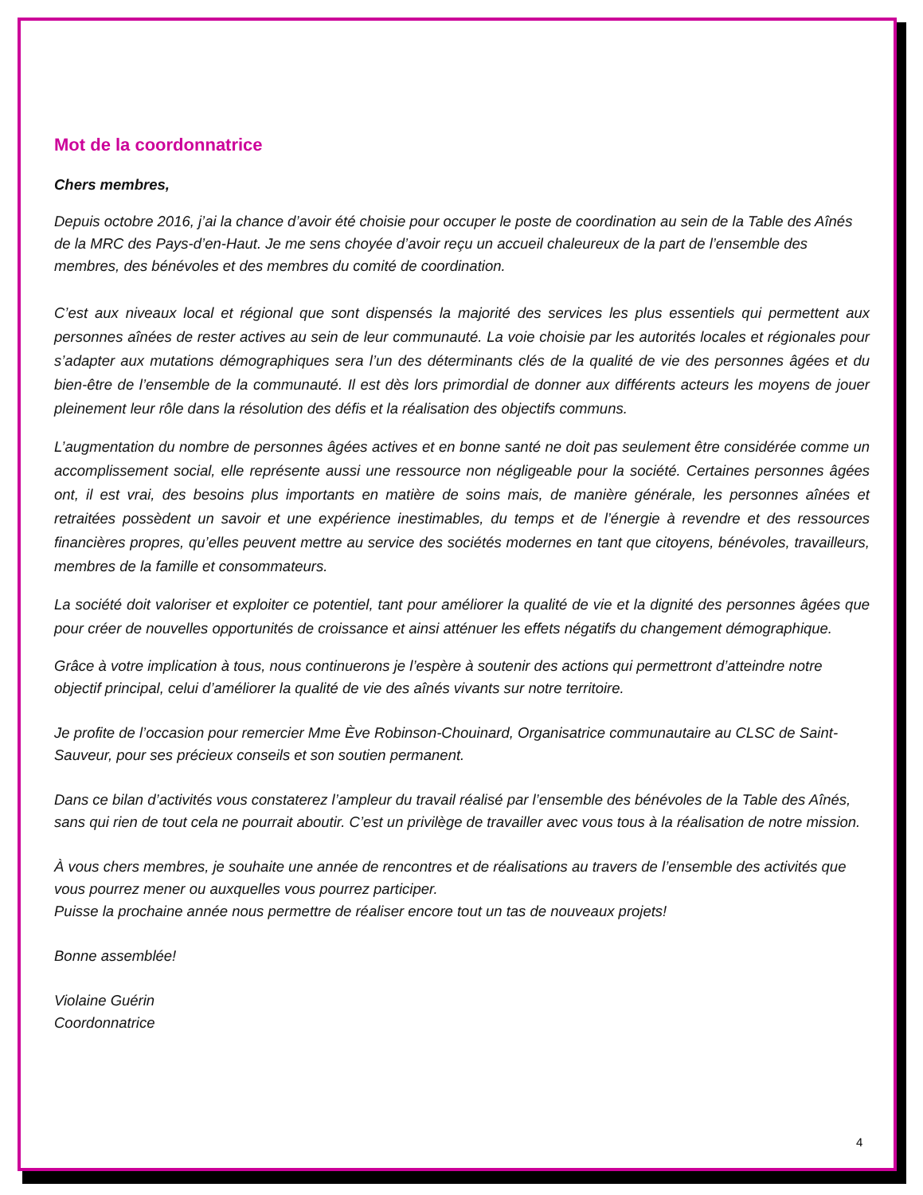Mot de la coordonnatrice
Chers membres,
Depuis octobre 2016, j’ai la chance d’avoir été choisie pour occuper le poste de coordination au sein de la Table des Aînés de la MRC des Pays-d’en-Haut. Je me sens choyée d’avoir reçu un accueil chaleureux de la part de l’ensemble des membres, des bénévoles et des membres du comité de coordination.
C’est aux niveaux local et régional que sont dispensés la majorité des services les plus essentiels qui permettent aux personnes aînées de rester actives au sein de leur communauté. La voie choisie par les autorités locales et régionales pour s’adapter aux mutations démographiques sera l’un des déterminants clés de la qualité de vie des personnes âgées et du bien-être de l’ensemble de la communauté. Il est dès lors primordial de donner aux différents acteurs les moyens de jouer pleinement leur rôle dans la résolution des défis et la réalisation des objectifs communs.
L’augmentation du nombre de personnes âgées actives et en bonne santé ne doit pas seulement être considérée comme un accomplissement social, elle représente aussi une ressource non négligeable pour la société. Certaines personnes âgées ont, il est vrai, des besoins plus importants en matière de soins mais, de manière générale, les personnes aînées et retraitées possèdent un savoir et une expérience inestimables, du temps et de l’énergie à revendre et des ressources financières propres, qu’elles peuvent mettre au service des sociétés modernes en tant que citoyens, bénévoles, travailleurs, membres de la famille et consommateurs.
La société doit valoriser et exploiter ce potentiel, tant pour améliorer la qualité de vie et la dignité des personnes âgées que pour créer de nouvelles opportunités de croissance et ainsi atténuer les effets négatifs du changement démographique.
Grâce à votre implication à tous, nous continuerons je l’espère à soutenir des actions qui permettront d’atteindre notre objectif principal, celui d’améliorer la qualité de vie des aînés vivants sur notre territoire.
Je profite de l’occasion pour remercier Mme Ève Robinson-Chouinard, Organisatrice communautaire au CLSC de Saint-Sauveur, pour ses précieux conseils et son soutien permanent.
Dans ce bilan d’activités vous constaterez l’ampleur du travail réalisé par l’ensemble des bénévoles de la Table des Aînés, sans qui rien de tout cela ne pourrait aboutir. C’est un privilège de travailler avec vous tous à la réalisation de notre mission.
À vous chers membres, je souhaite une année de rencontres et de réalisations au travers de l’ensemble des activités que vous pourrez mener ou auxquelles vous pourrez participer.
Puisse la prochaine année nous permettre de réaliser encore tout un tas de nouveaux projets!
Bonne assemblée!
Violaine Guérin
Coordonnatrice
4